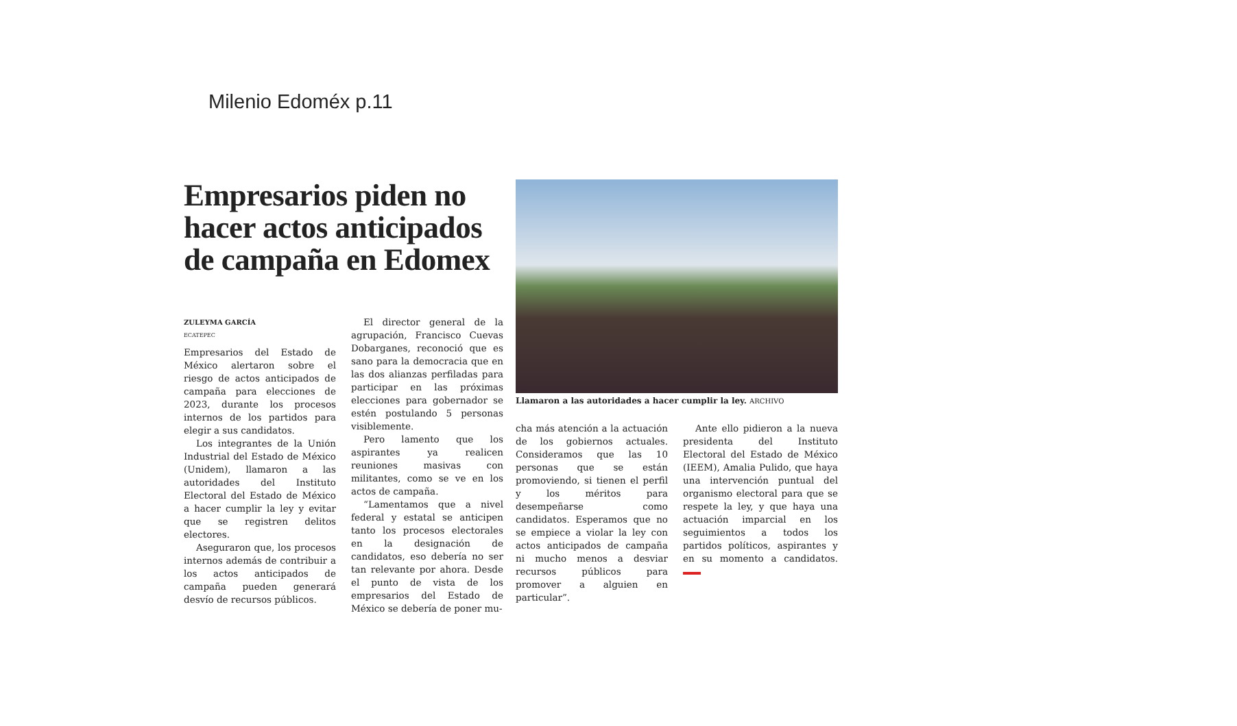Milenio Edoméx p.11
Empresarios piden no hacer actos anticipados de campaña en Edomex
ZULEYMA GARCÍA
ECATEPEC
Empresarios del Estado de México alertaron sobre el riesgo de actos anticipados de campaña para elecciones de 2023, durante los procesos internos de los partidos para elegir a sus candidatos.
Los integrantes de la Unión Industrial del Estado de México (Unidem), llamaron a las autoridades del Instituto Electoral del Estado de México a hacer cumplir la ley y evitar que se registren delitos electores.
Aseguraron que, los procesos internos además de contribuir a los actos anticipados de campaña pueden generará desvío de recursos públicos.
El director general de la agrupación, Francisco Cuevas Dobarganes, reconoció que es sano para la democracia que en las dos alianzas perfiladas para participar en las próximas elecciones para gobernador se estén postulando 5 personas visiblemente.
Pero lamento que los aspirantes ya realicen reuniones masivas con militantes, como se ve en los actos de campaña.
“Lamentamos que a nivel federal y estatal se anticipen tanto los procesos electorales en la designación de candidatos, eso debería no ser tan relevante por ahora. Desde el punto de vista de los empresarios del Estado de México se debería de poner mu-
Llamaron a las autoridades a hacer cumplir la ley. ARCHIVO
cha más atención a la actuación de los gobiernos actuales. Consideramos que las 10 personas que se están promoviendo, si tienen el perfil y los méritos para desempeñarse como candidatos. Esperamos que no se empiece a violar la ley con actos anticipados de campaña ni mucho menos a desviar recursos públicos para promover a alguien en particular”.
Ante ello pidieron a la nueva presidenta del Instituto Electoral del Estado de México (IEEM), Amalia Pulido, que haya una intervención puntual del organismo electoral para que se respete la ley, y que haya una actuación imparcial en los seguimientos a todos los partidos políticos, aspirantes y en su momento a candidatos.